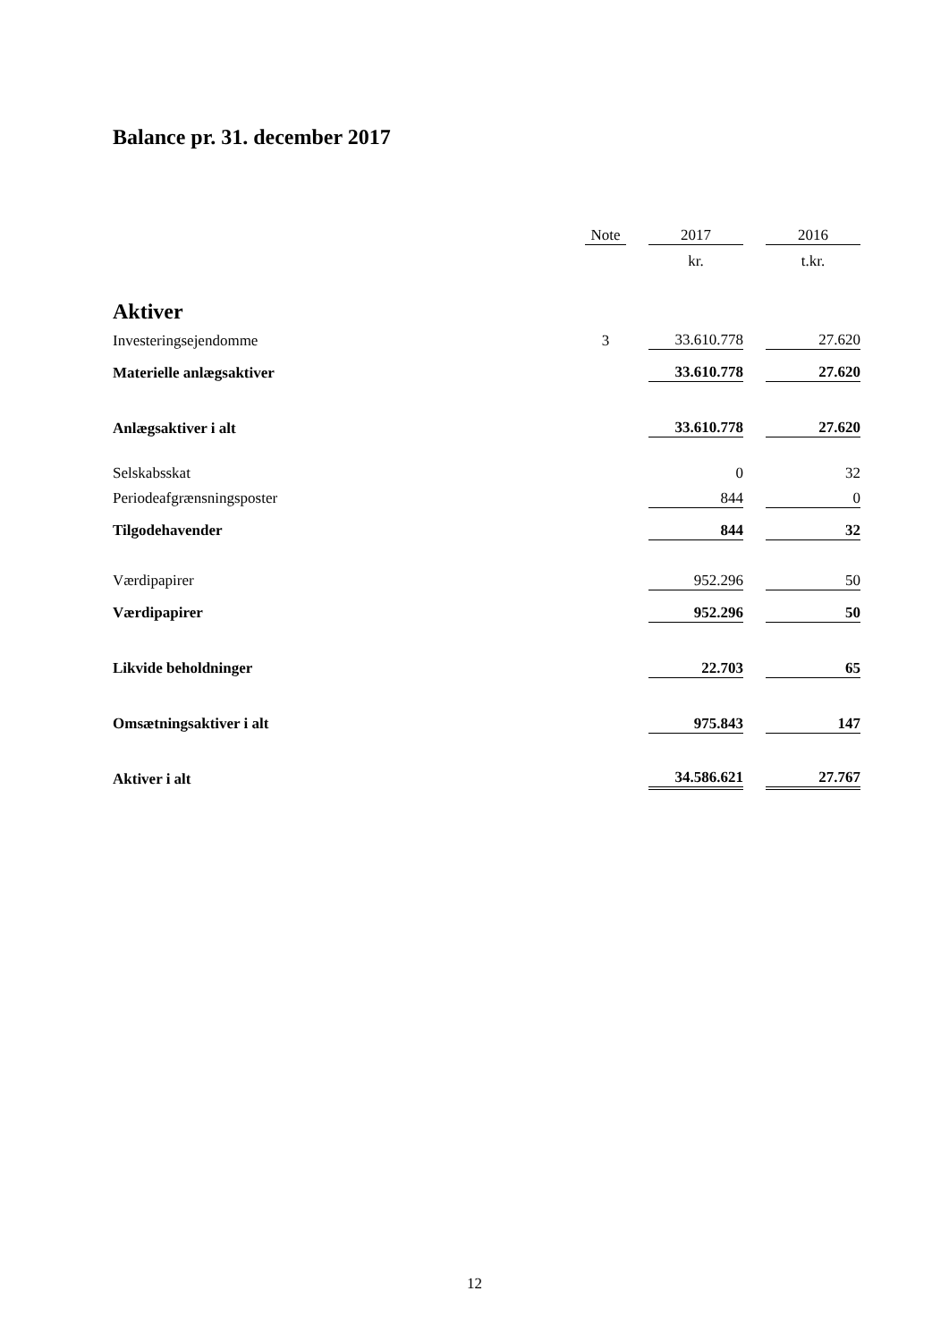Balance pr. 31. december 2017
| | Note | | 2017 | | 2016 |
| | | | kr. | | t.kr. |
| Aktiver | | | | | |
| Investeringsejendomme | 3 | | 33.610.778 | | 27.620 |
| Materielle anlægsaktiver | | | 33.610.778 | | 27.620 |
| Anlægsaktiver i alt | | | 33.610.778 | | 27.620 |
| Selskabsskat | | | 0 | | 32 |
| Periodeafgrænsningsposter | | | 844 | | 0 |
| Tilgodehavender | | | 844 | | 32 |
| Værdipapirer | | | 952.296 | | 50 |
| Værdipapirer | | | 952.296 | | 50 |
| Likvide beholdninger | | | 22.703 | | 65 |
| Omsætningsaktiver i alt | | | 975.843 | | 147 |
| Aktiver i alt | | | 34.586.621 | | 27.767 |
12